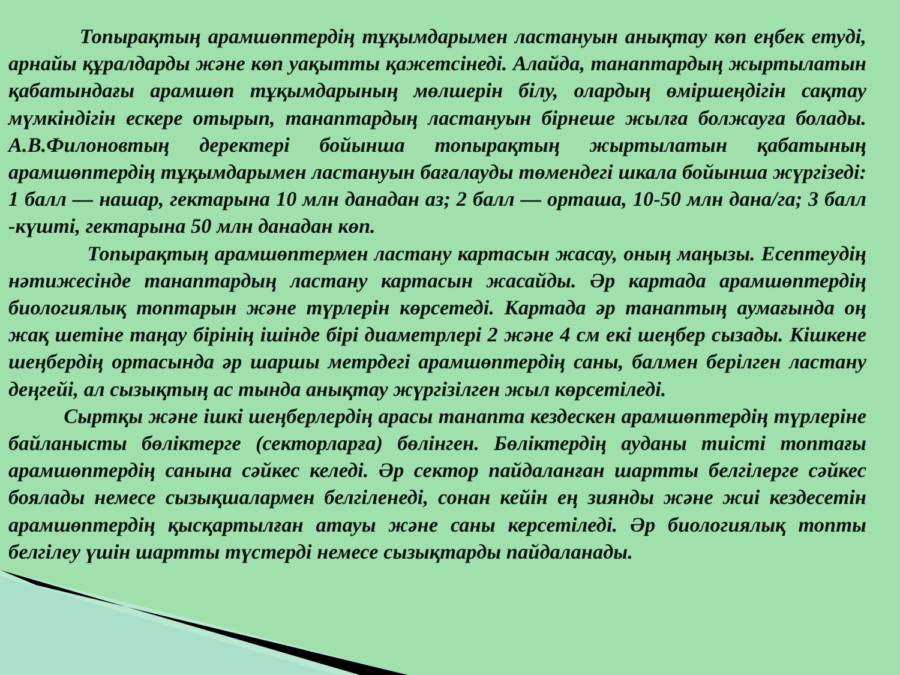Топырақтың арамшөптердің тұқымдарымен ластануын анықтау көп еңбек етуді, арнайы құралдарды және көп уақытты қажетсінеді. Алайда, танаптардың жыртылатын қабатындағы арамшөп тұқымдарының мөлшерін білу, олардың өміршеңдігін сақтау мүмкіндігін ескере отырып, танаптардың ластануын бірнеше жылға болжауға болады. А.В.Филоновтың деректері бойынша топырақтың жыртылатын қабатының арамшөптердің тұқымдарымен ластануын бағалауды төмендегі шкала бойынша жүргізеді: 1 балл — нашар, гектарына 10 млн данадан аз; 2 балл — орташа, 10-50 млн дана/га; 3 балл -күшті, гектарына 50 млн данадан көп.
Топырақтың арамшөптермен ластану картасын жасау, оның маңызы. Есептеудің нәтижесінде танаптардың ластану картасын жасайды. Әр картада арамшөптердің биологиялық топтарын және түрлерін көрсетеді. Картада әр танаптың аумағында оң жақ шетіне таңау бірінің ішінде бірі диаметрлері 2 және 4 см екі шеңбер сызады. Кішкене шеңбердің ортасында әр шаршы метрдегі арамшөптердің саны, балмен берілген ластану деңгейі, ал сызықтың ас тында анықтау жүргізілген жыл көрсетіледі.
Сыртқы және ішкі шеңберлердің арасы танапта кездескен арамшөптердің түрлеріне байланысты бөліктерге (секторларға) бөлінген. Бөліктердің ауданы тиісті топтағы арамшөптердің санына сәйкес келеді. Әр сектор пайдаланған шартты белгілерге сәйкес боялады немесе сызықшалармен белгіленеді, сонан кейін ең зиянды және жиі кездесетін арамшөптердің қысқартылған атауы және саны керсетіледі. Әр биологиялық топты белгілеу үшін шартты түстерді немесе сызықтарды пайдаланады.